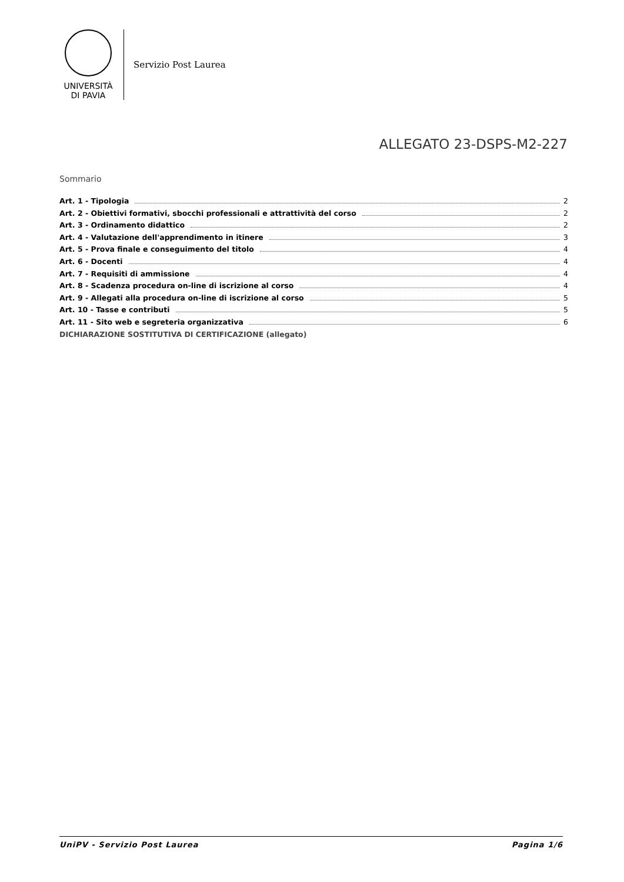UNIVERSITÀ
DI PAVIA
Servizio Post Laurea
ALLEGATO 23-DSPS-M2-227
Sommario
Art. 1 - Tipologia 2
Art. 2 - Obiettivi formativi, sbocchi professionali e attrattività del corso 2
Art. 3 - Ordinamento didattico 2
Art. 4 - Valutazione dell'apprendimento in itinere 3
Art. 5 - Prova finale e conseguimento del titolo 4
Art. 6 - Docenti 4
Art. 7 - Requisiti di ammissione 4
Art. 8 - Scadenza procedura on-line di iscrizione al corso 4
Art. 9 - Allegati alla procedura on-line di iscrizione al corso 5
Art. 10 - Tasse e contributi 5
Art. 11 - Sito web e segreteria organizzativa 6
DICHIARAZIONE SOSTITUTIVA DI CERTIFICAZIONE (allegato)
UniPV - Servizio Post Laurea Pagina 1/6